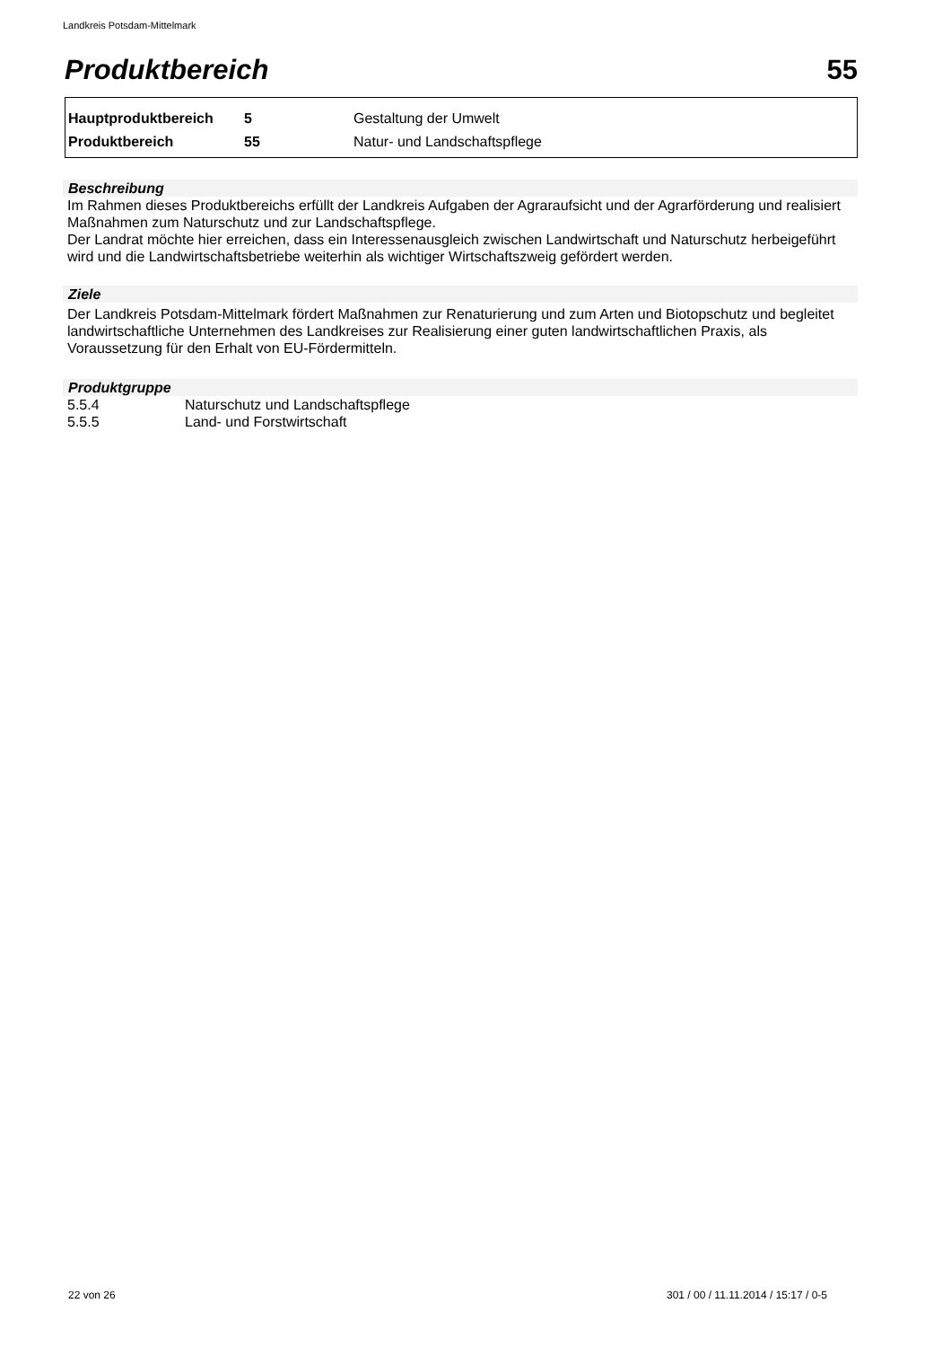Landkreis Potsdam-Mittelmark
Produktbereich 55
| Hauptproduktbereich | 5 | Gestaltung der Umwelt |
| Produktbereich | 55 | Natur- und Landschaftspflege |
Beschreibung
Im Rahmen dieses Produktbereichs erfüllt der Landkreis Aufgaben der Agraraufsicht und der Agrarförderung und realisiert Maßnahmen zum Naturschutz und zur Landschaftspflege.
Der Landrat möchte hier erreichen, dass ein Interessenausgleich zwischen Landwirtschaft und Naturschutz herbeigeführt wird und die Landwirtschaftsbetriebe weiterhin als wichtiger Wirtschaftszweig gefördert werden.
Ziele
Der Landkreis Potsdam-Mittelmark fördert Maßnahmen zur Renaturierung und zum Arten und Biotopschutz und begleitet landwirtschaftliche Unternehmen des Landkreises zur Realisierung einer guten landwirtschaftlichen Praxis, als Voraussetzung für den Erhalt von EU-Fördermitteln.
Produktgruppe
| 5.5.4 | Naturschutz und Landschaftspflege |
| 5.5.5 | Land- und Forstwirtschaft |
22 von 26
301 / 00 / 11.11.2014 / 15:17 / 0-5